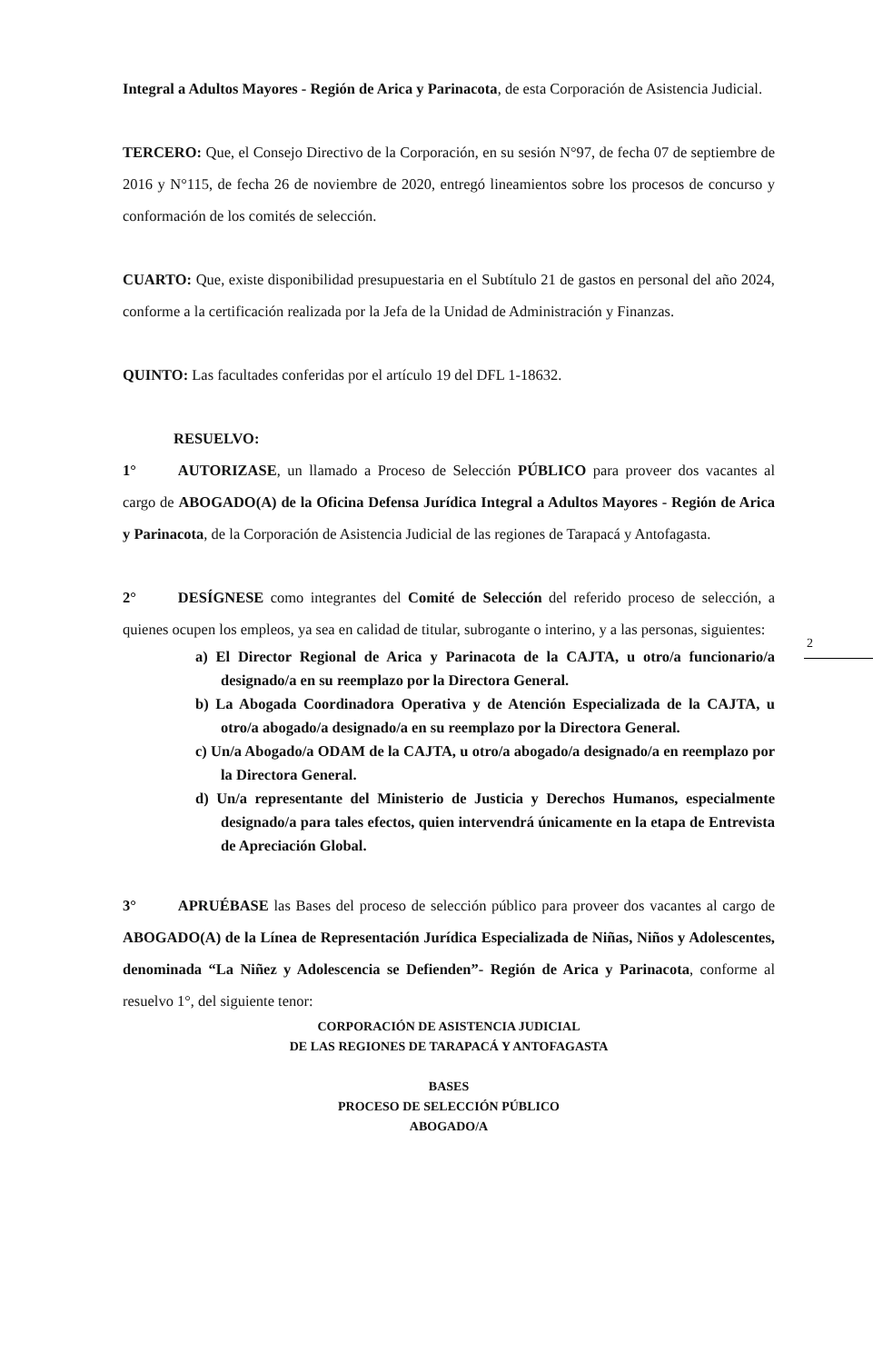Integral a Adultos Mayores - Región de Arica y Parinacota, de esta Corporación de Asistencia Judicial.
TERCERO: Que, el Consejo Directivo de la Corporación, en su sesión N°97, de fecha 07 de septiembre de 2016 y N°115, de fecha 26 de noviembre de 2020, entregó lineamientos sobre los procesos de concurso y conformación de los comités de selección.
CUARTO: Que, existe disponibilidad presupuestaria en el Subtítulo 21 de gastos en personal del año 2024, conforme a la certificación realizada por la Jefa de la Unidad de Administración y Finanzas.
QUINTO: Las facultades conferidas por el artículo 19 del DFL 1-18632.
RESUELVO:
1° AUTORIZASE, un llamado a Proceso de Selección PÚBLICO para proveer dos vacantes al cargo de ABOGADO(A) de la Oficina Defensa Jurídica Integral a Adultos Mayores - Región de Arica y Parinacota, de la Corporación de Asistencia Judicial de las regiones de Tarapacá y Antofagasta.
2° DESÍGNESE como integrantes del Comité de Selección del referido proceso de selección, a quienes ocupen los empleos, ya sea en calidad de titular, subrogante o interino, y a las personas, siguientes:
a) El Director Regional de Arica y Parinacota de la CAJTA, u otro/a funcionario/a designado/a en su reemplazo por la Directora General.
b) La Abogada Coordinadora Operativa y de Atención Especializada de la CAJTA, u otro/a abogado/a designado/a en su reemplazo por la Directora General.
c) Un/a Abogado/a ODAM de la CAJTA, u otro/a abogado/a designado/a en reemplazo por la Directora General.
d) Un/a representante del Ministerio de Justicia y Derechos Humanos, especialmente designado/a para tales efectos, quien intervendrá únicamente en la etapa de Entrevista de Apreciación Global.
3° APRUÉBASE las Bases del proceso de selección público para proveer dos vacantes al cargo de ABOGADO(A) de la Línea de Representación Jurídica Especializada de Niñas, Niños y Adolescentes, denominada “La Niñez y Adolescencia se Defienden”- Región de Arica y Parinacota, conforme al resuelvo 1°, del siguiente tenor:
CORPORACIÓN DE ASISTENCIA JUDICIAL
DE LAS REGIONES DE TARAPACÁ Y ANTOFAGASTA
BASES
PROCESO DE SELECCIÓN PÚBLICO
ABOGADO/A
2